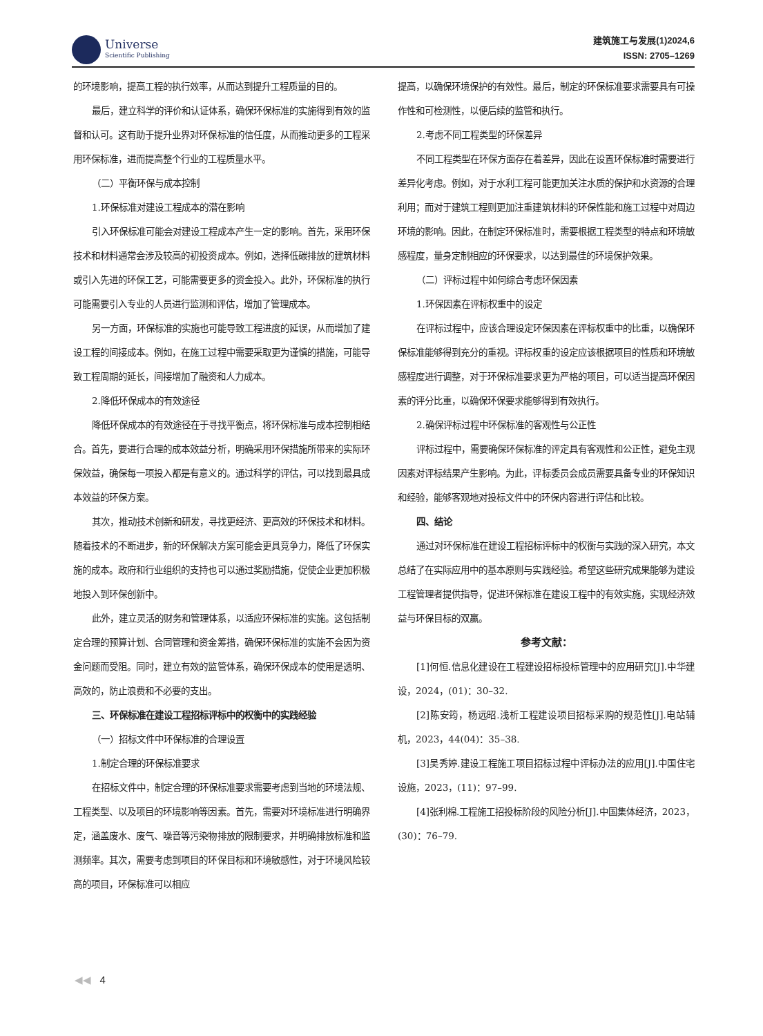Universe
Scientific Publishing
建筑施工与发展(1)2024,6
ISSN: 2705–1269
的环境影响，提高工程的执行效率，从而达到提升工程质量的目的。
最后，建立科学的评价和认证体系，确保环保标准的实施得到有效的监督和认可。这有助于提升业界对环保标准的信任度，从而推动更多的工程采用环保标准，进而提高整个行业的工程质量水平。
（二）平衡环保与成本控制
1.环保标准对建设工程成本的潜在影响
引入环保标准可能会对建设工程成本产生一定的影响。首先，采用环保技术和材料通常会涉及较高的初投资成本。例如，选择低碳排放的建筑材料或引入先进的环保工艺，可能需要更多的资金投入。此外，环保标准的执行可能需要引入专业的人员进行监测和评估，增加了管理成本。
另一方面，环保标准的实施也可能导致工程进度的延误，从而增加了建设工程的间接成本。例如，在施工过程中需要采取更为谨慎的措施，可能导致工程周期的延长，间接增加了融资和人力成本。
2.降低环保成本的有效途径
降低环保成本的有效途径在于寻找平衡点，将环保标准与成本控制相结合。首先，要进行合理的成本效益分析，明确采用环保措施所带来的实际环保效益，确保每一项投入都是有意义的。通过科学的评估，可以找到最具成本效益的环保方案。
其次，推动技术创新和研发，寻找更经济、更高效的环保技术和材料。随着技术的不断进步，新的环保解决方案可能会更具竞争力，降低了环保实施的成本。政府和行业组织的支持也可以通过奖励措施，促使企业更加积极地投入到环保创新中。
此外，建立灵活的财务和管理体系，以适应环保标准的实施。这包括制定合理的预算计划、合同管理和资金筹措，确保环保标准的实施不会因为资金问题而受阻。同时，建立有效的监管体系，确保环保成本的使用是透明、高效的，防止浪费和不必要的支出。
三、环保标准在建设工程招标评标中的权衡中的实践经验
（一）招标文件中环保标准的合理设置
1.制定合理的环保标准要求
在招标文件中，制定合理的环保标准要求需要考虑到当地的环境法规、工程类型、以及项目的环境影响等因素。首先，需要对环境标准进行明确界定，涵盖废水、废气、噪音等污染物排放的限制要求，并明确排放标准和监测频率。其次，需要考虑到项目的环保目标和环境敏感性，对于环境风险较高的项目，环保标准可以相应
提高，以确保环境保护的有效性。最后，制定的环保标准要求需要具有可操作性和可检测性，以便后续的监管和执行。
2.考虑不同工程类型的环保差异
不同工程类型在环保方面存在着差异，因此在设置环保标准时需要进行差异化考虑。例如，对于水利工程可能更加关注水质的保护和水资源的合理利用；而对于建筑工程则更加注重建筑材料的环保性能和施工过程中对周边环境的影响。因此，在制定环保标准时，需要根据工程类型的特点和环境敏感程度，量身定制相应的环保要求，以达到最佳的环境保护效果。
（二）评标过程中如何综合考虑环保因素
1.环保因素在评标权重中的设定
在评标过程中，应该合理设定环保因素在评标权重中的比重，以确保环保标准能够得到充分的重视。评标权重的设定应该根据项目的性质和环境敏感程度进行调整，对于环保标准要求更为严格的项目，可以适当提高环保因素的评分比重，以确保环保要求能够得到有效执行。
2.确保评标过程中环保标准的客观性与公正性
评标过程中，需要确保环保标准的评定具有客观性和公正性，避免主观因素对评标结果产生影响。为此，评标委员会成员需要具备专业的环保知识和经验，能够客观地对投标文件中的环保内容进行评估和比较。
四、结论
通过对环保标准在建设工程招标评标中的权衡与实践的深入研究，本文总结了在实际应用中的基本原则与实践经验。希望这些研究成果能够为建设工程管理者提供指导，促进环保标准在建设工程中的有效实施，实现经济效益与环保目标的双赢。
参考文献：
[1]何恒.信息化建设在工程建设招标投标管理中的应用研究[J].中华建设，2024，(01)：30–32.
[2]陈安筠，杨远昭.浅析工程建设项目招标采购的规范性[J].电站辅机，2023，44(04)：35–38.
[3]吴秀婷.建设工程施工项目招标过程中评标办法的应用[J].中国住宅设施，2023，(11)：97–99.
[4]张利棉.工程施工招投标阶段的风险分析[J].中国集体经济，2023，(30)：76–79.
◀◀ 4